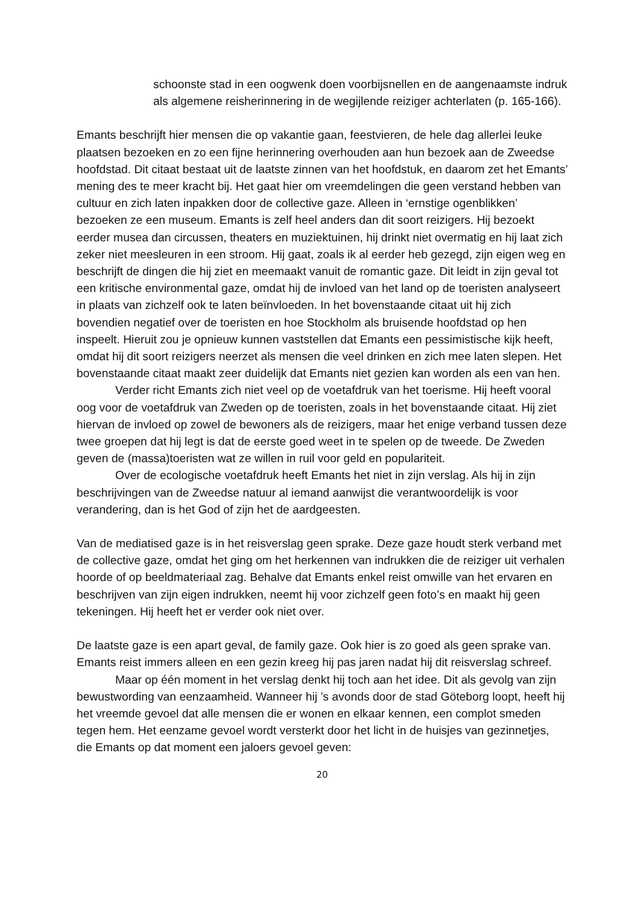schoonste stad in een oogwenk doen voorbijsnellen en de aangenaamste indruk als algemene reisherinnering in de wegijlende reiziger achterlaten (p. 165-166).
Emants beschrijft hier mensen die op vakantie gaan, feestvieren, de hele dag allerlei leuke plaatsen bezoeken en zo een fijne herinnering overhouden aan hun bezoek aan de Zweedse hoofdstad. Dit citaat bestaat uit de laatste zinnen van het hoofdstuk, en daarom zet het Emants’ mening des te meer kracht bij. Het gaat hier om vreemdelingen die geen verstand hebben van cultuur en zich laten inpakken door de collective gaze. Alleen in ‘ernstige ogenblikken’ bezoeken ze een museum. Emants is zelf heel anders dan dit soort reizigers. Hij bezoekt eerder musea dan circussen, theaters en muziektuinen, hij drinkt niet overmatig en hij laat zich zeker niet meesleuren in een stroom. Hij gaat, zoals ik al eerder heb gezegd, zijn eigen weg en beschrijft de dingen die hij ziet en meemaakt vanuit de romantic gaze. Dit leidt in zijn geval tot een kritische environmental gaze, omdat hij de invloed van het land op de toeristen analyseert in plaats van zichzelf ook te laten beïnvloeden. In het bovenstaande citaat uit hij zich bovendien negatief over de toeristen en hoe Stockholm als bruisende hoofdstad op hen inspeelt. Hieruit zou je opnieuw kunnen vaststellen dat Emants een pessimistische kijk heeft, omdat hij dit soort reizigers neerzet als mensen die veel drinken en zich mee laten slepen. Het bovenstaande citaat maakt zeer duidelijk dat Emants niet gezien kan worden als een van hen.
Verder richt Emants zich niet veel op de voetafdruk van het toerisme. Hij heeft vooral oog voor de voetafdruk van Zweden op de toeristen, zoals in het bovenstaande citaat. Hij ziet hiervan de invloed op zowel de bewoners als de reizigers, maar het enige verband tussen deze twee groepen dat hij legt is dat de eerste goed weet in te spelen op de tweede. De Zweden geven de (massa)toeristen wat ze willen in ruil voor geld en populariteit.
Over de ecologische voetafdruk heeft Emants het niet in zijn verslag. Als hij in zijn beschrijvingen van de Zweedse natuur al iemand aanwijst die verantwoordelijk is voor verandering, dan is het God of zijn het de aardgeesten.
Van de mediatised gaze is in het reisverslag geen sprake. Deze gaze houdt sterk verband met de collective gaze, omdat het ging om het herkennen van indrukken die de reiziger uit verhalen hoorde of op beeldmateriaal zag. Behalve dat Emants enkel reist omwille van het ervaren en beschrijven van zijn eigen indrukken, neemt hij voor zichzelf geen foto’s en maakt hij geen tekeningen. Hij heeft het er verder ook niet over.
De laatste gaze is een apart geval, de family gaze. Ook hier is zo goed als geen sprake van. Emants reist immers alleen en een gezin kreeg hij pas jaren nadat hij dit reisverslag schreef.
Maar op één moment in het verslag denkt hij toch aan het idee. Dit als gevolg van zijn bewustwording van eenzaamheid. Wanneer hij ’s avonds door de stad Göteborg loopt, heeft hij het vreemde gevoel dat alle mensen die er wonen en elkaar kennen, een complot smeden tegen hem. Het eenzame gevoel wordt versterkt door het licht in de huisjes van gezinnetjes, die Emants op dat moment een jaloers gevoel geven:
20